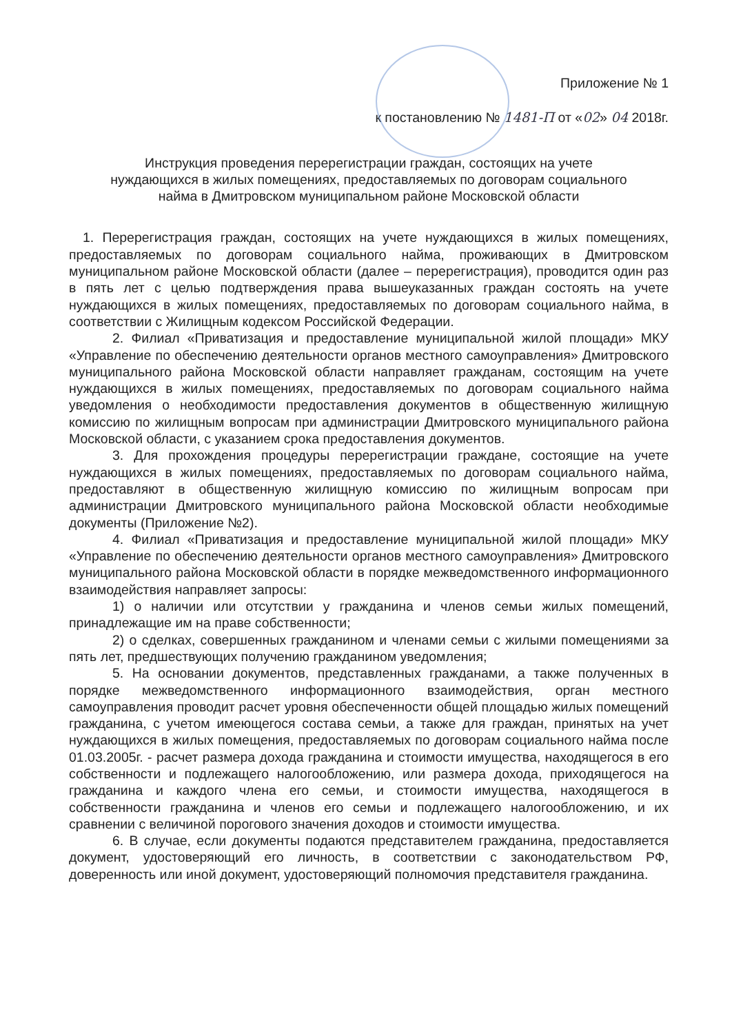Приложение № 1
к постановлению № 1481-П от «02» 04 2018г.
Инструкция проведения перерегистрации граждан, состоящих на учете
нуждающихся в жилых помещениях, предоставляемых по договорам социального
найма в Дмитровском муниципальном районе Московской области
1. Перерегистрация граждан, состоящих на учете нуждающихся в жилых помещениях, предоставляемых по договорам социального найма, проживающих в Дмитровском муниципальном районе Московской области (далее – перерегистрация), проводится один раз в пять лет с целью подтверждения права вышеуказанных граждан состоять на учете нуждающихся в жилых помещениях, предоставляемых по договорам социального найма, в соответствии с Жилищным кодексом Российской Федерации.
2. Филиал «Приватизация и предоставление муниципальной жилой площади» МКУ «Управление по обеспечению деятельности органов местного самоуправления» Дмитровского муниципального района Московской области направляет гражданам, состоящим на учете нуждающихся в жилых помещениях, предоставляемых по договорам социального найма уведомления о необходимости предоставления документов в общественную жилищную комиссию по жилищным вопросам при администрации Дмитровского муниципального района Московской области, с указанием срока предоставления документов.
3. Для прохождения процедуры перерегистрации граждане, состоящие на учете нуждающихся в жилых помещениях, предоставляемых по договорам социального найма, предоставляют в общественную жилищную комиссию по жилищным вопросам при администрации Дмитровского муниципального района Московской области необходимые документы (Приложение №2).
4. Филиал «Приватизация и предоставление муниципальной жилой площади» МКУ «Управление по обеспечению деятельности органов местного самоуправления» Дмитровского муниципального района Московской области в порядке межведомственного информационного взаимодействия направляет запросы:
1) о наличии или отсутствии у гражданина и членов семьи жилых помещений, принадлежащие им на праве собственности;
2) о сделках, совершенных гражданином и членами семьи с жилыми помещениями за пять лет, предшествующих получению гражданином уведомления;
5. На основании документов, представленных гражданами, а также полученных в порядке межведомственного информационного взаимодействия, орган местного самоуправления проводит расчет уровня обеспеченности общей площадью жилых помещений гражданина, с учетом имеющегося состава семьи, а также для граждан, принятых на учет нуждающихся в жилых помещения, предоставляемых по договорам социального найма после 01.03.2005г. - расчет размера дохода гражданина и стоимости имущества, находящегося в его собственности и подлежащего налогообложению, или размера дохода, приходящегося на гражданина и каждого члена его семьи, и стоимости имущества, находящегося в собственности гражданина и членов его семьи и подлежащего налогообложению, и их сравнении с величиной порогового значения доходов и стоимости имущества.
6. В случае, если документы подаются представителем гражданина, предоставляется документ, удостоверяющий его личность, в соответствии с законодательством РФ, доверенность или иной документ, удостоверяющий полномочия представителя гражданина.